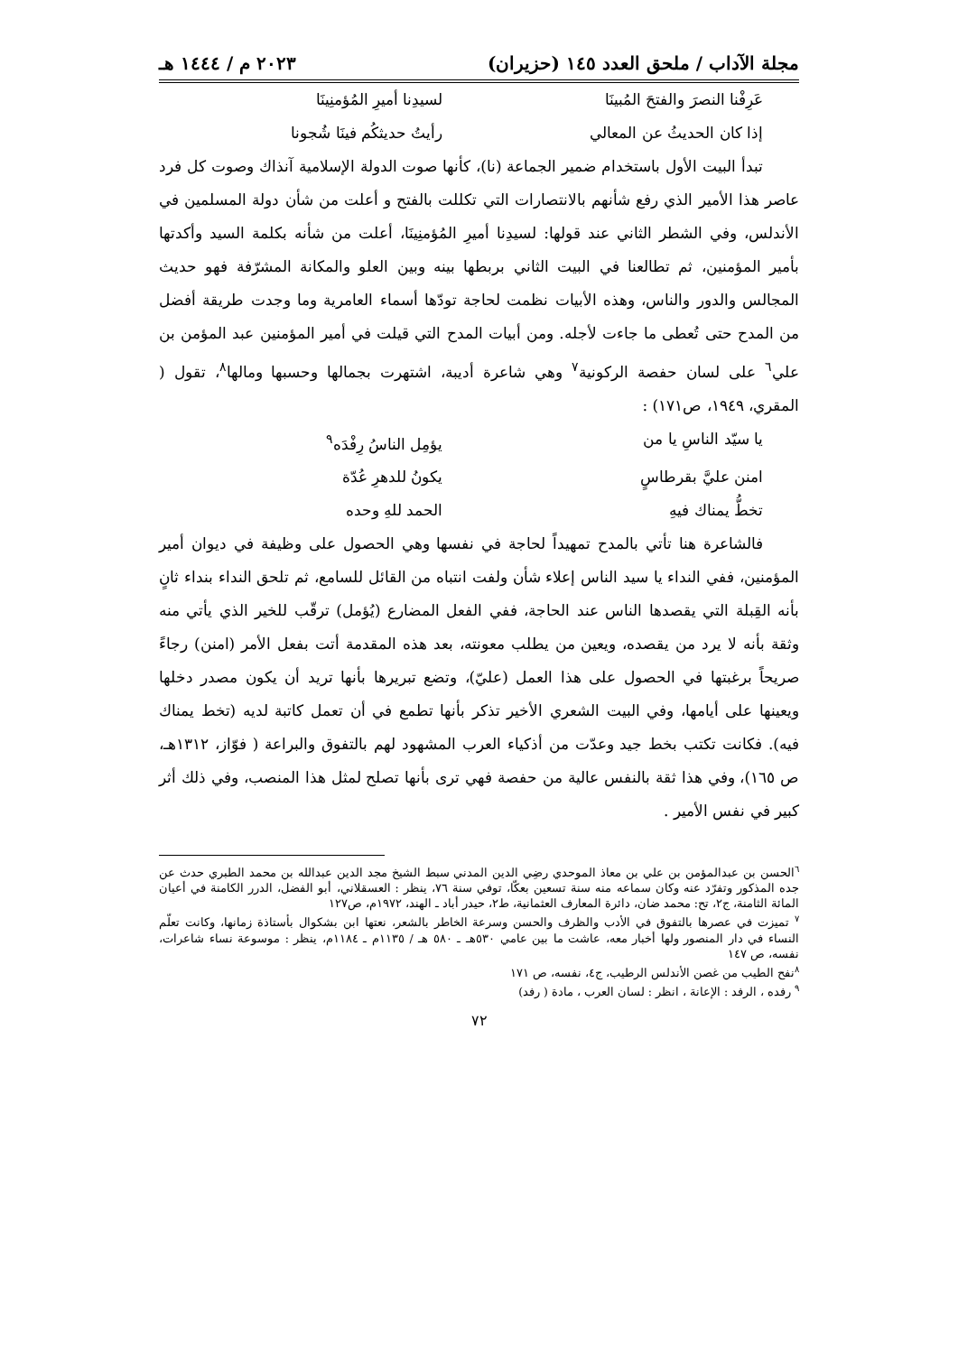مجلة الآداب / ملحق العدد ١٤٥ (حزيران) ٢٠٢٣ م / ١٤٤٤ هـ
عَرِفْنا النصرَ والفتحَ المُبينَا لسيدِنا أميرِ المُؤمنِينَا
إذا كان الحديثُ عن المعالي رأيتُ حديثكُم فينَا شُجونا
تبدأ البيت الأول باستخدام ضمير الجماعة (نا)، كأنها صوت الدولة الإسلامية آنذاك وصوت كل فرد عاصر هذا الأمير الذي رفع شأنهم بالانتصارات التي تكللت بالفتح و أعلت من شأن دولة المسلمين في الأندلس، وفي الشطر الثاني عند قولها: لسيدِنا أميرِ المُؤمنِينَا، أعلت من شأنه بكلمة السيد وأكدتها بأمير المؤمنين، ثم تطالعنا في البيت الثاني بربطها بينه وبين العلو والمكانة المشرّفة فهو حديث المجالس والدور والناس، وهذه الأبيات نظمت لحاجة تودّها أسماء العامرية وما وجدت طريقة أفضل من المدح حتى تُعطى ما جاءت لأجله. ومن أبيات المدح التي قيلت في أمير المؤمنين عبد المؤمن بن علي<sup>٦</sup> على لسان حفصة الركونية<sup>٧</sup> وهي شاعرة أديبة، اشتهرت بجمالها وحسبها ومالها<sup>٨</sup>، تقول ( المقري، ١٩٤٩، ص١٧١) :
يا سيّد الناسِ يا من يؤمِل الناسُ رِفْدَه<sup>٩</sup>
امنن عليَّ بقرطاسٍ يكونُ للدهرِ عُدّة
تخطُّ يمناك فيهِ الحمد للهِ وحده
فالشاعرة هنا تأتي بالمدح تمهيداً لحاجة في نفسها وهي الحصول على وظيفة في ديوان أمير المؤمنين، ففي النداء يا سيد الناس إعلاء شأن ولفت انتباه من القائل للسامع، ثم تلحق النداء بنداء ثانٍ بأنه القِبلة التي يقصدها الناس عند الحاجة، ففي الفعل المضارع (يُؤمل) ترقّب للخير الذي يأتي منه وثقة بأنه لا يرد من يقصده، ويعين من يطلب معونته، بعد هذه المقدمة أتت بفعل الأمر (امنن) رجاءً صريحاً برغبتها في الحصول على هذا العمل (عليّ)، وتضع تبريرها بأنها تريد أن يكون مصدر دخلها ويعينها على أيامها، وفي البيت الشعري الأخير تذكر بأنها تطمع في أن تعمل كاتبة لديه (تخط يمناك فيه). فكانت تكتب بخط جيد وعدّت من أذكياء العرب المشهود لهم بالتفوق والبراعة ( فوّاز، ١٣١٢هـ، ص ١٦٥)، وفي هذا ثقة بالنفس عالية من حفصة فهي ترى بأنها تصلح لمثل هذا المنصب، وفي ذلك أثر كبير في نفس الأمير .
<sup>٦</sup> الحسن بن عبدالمؤمن بن علي بن معاذ الموحدي رضِي الدين المدني سبط الشيخ مجد الدين عبدالله بن محمد الطبري حدث عن جده المذكور وتفرّد عنه وكان سماعه منه سنة تسعين بعكّا، توفي سنة ٧٦، ينظر : العسقلاني، أبو الفضل، الدرر الكامنة في أعيان المائة الثامنة، ج٢، تح: محمد ضان، دائرة المعارف العثمانية، ط٢، حيدر أباد ـ الهند، ١٩٧٢م، ص١٢٧
<sup>٧</sup> تميزت في عصرها بالتفوق في الأدب والظرف والحسن وسرعة الخاطر بالشعر، نعتها ابن بشكوال بأستاذة زمانها، وكانت تعلّم النساء في دار المنصور ولها أخبار معه، عاشت ما بين عامي ٥٣٠هـ ـ ٥٨٠ هـ / ١١٣٥م ـ ١١٨٤م، ينظر : موسوعة نساء شاعرات، نفسه، ص ١٤٧
<sup>٨</sup> نفح الطيب من غصن الأندلس الرطيب، ج٤، نفسه، ص ١٧١
<sup>٩</sup> رفده ، الرفد : الإعانة ، انظر : لسان العرب ، مادة ( رفد)
٧٢